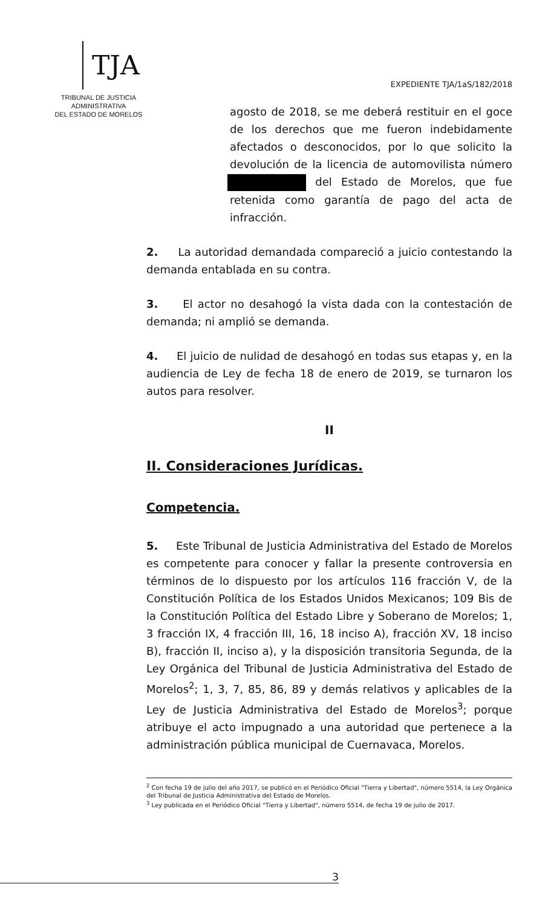TJA
TRIBUNAL DE JUSTICIA ADMINISTRATIVA
DEL ESTADO DE MORELOS
EXPEDIENTE TJA/1aS/182/2018
agosto de 2018, se me deberá restituir en el goce de los derechos que me fueron indebidamente afectados o desconocidos, por lo que solicito la devolución de la licencia de automovilista número del Estado de Morelos, que fue retenida como garantía de pago del acta de infracción.
2. La autoridad demandada compareció a juicio contestando la demanda entablada en su contra.
3. El actor no desahogó la vista dada con la contestación de demanda; ni amplió se demanda.
4. El juicio de nulidad de desahogó en todas sus etapas y, en la audiencia de Ley de fecha 18 de enero de 2019, se turnaron los autos para resolver.
II
II. Consideraciones Jurídicas.
Competencia.
5. Este Tribunal de Justicia Administrativa del Estado de Morelos es competente para conocer y fallar la presente controversia en términos de lo dispuesto por los artículos 116 fracción V, de la Constitución Política de los Estados Unidos Mexicanos; 109 Bis de la Constitución Política del Estado Libre y Soberano de Morelos; 1, 3 fracción IX, 4 fracción III, 16, 18 inciso A), fracción XV, 18 inciso B), fracción II, inciso a), y la disposición transitoria Segunda, de la Ley Orgánica del Tribunal de Justicia Administrativa del Estado de Morelos<sup>2</sup>; 1, 3, 7, 85, 86, 89 y demás relativos y aplicables de la Ley de Justicia Administrativa del Estado de Morelos<sup>3</sup>; porque atribuye el acto impugnado a una autoridad que pertenece a la administración pública municipal de Cuernavaca, Morelos.
<sup>2</sup> Con fecha 19 de julio del año 2017, se publicó en el Periódico Oficial "Tierra y Libertad", número 5514, la Ley Orgánica del Tribunal de Justicia Administrativa del Estado de Morelos.
<sup>3</sup> Ley publicada en el Periódico Oficial "Tierra y Libertad", número 5514, de fecha 19 de julio de 2017.
3